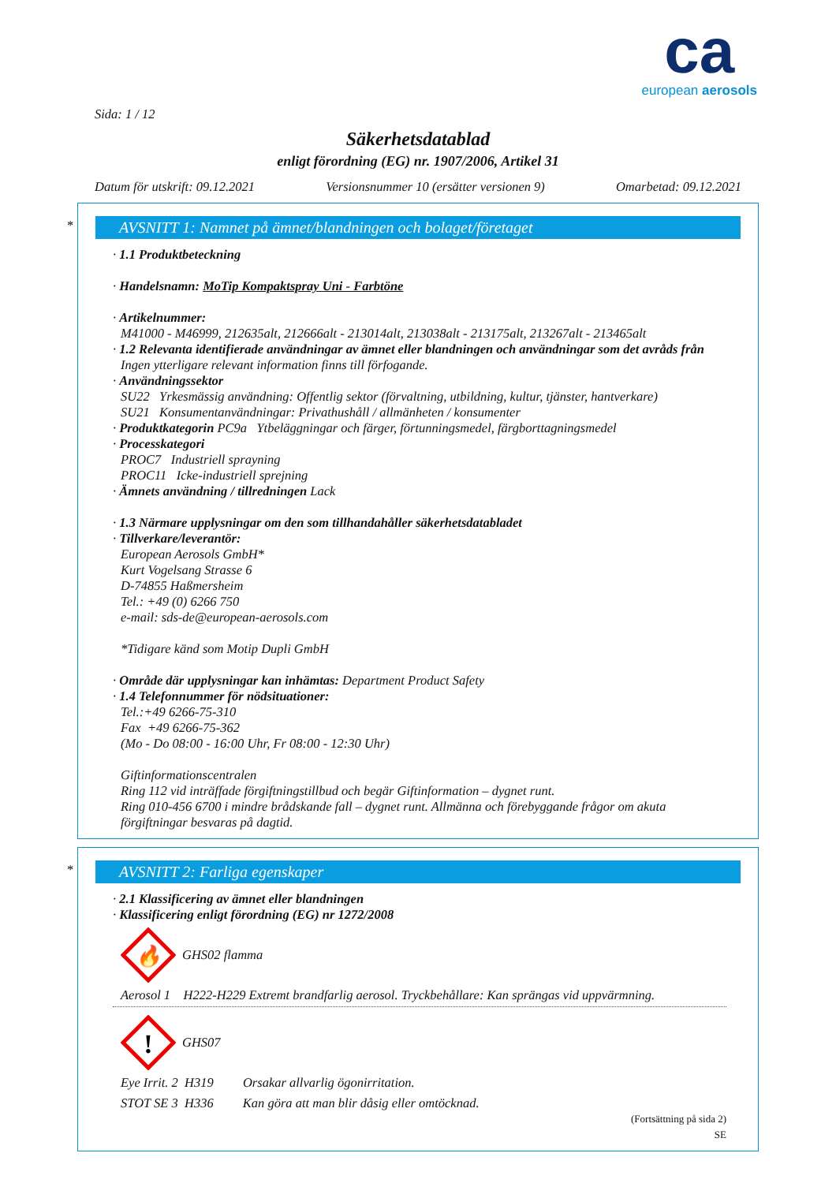ca
european aerosols
Sida: 1 / 12
Säkerhetsdatablad
enligt förordning (EG) nr. 1907/2006, Artikel 31
Datum för utskrift: 09.12.2021 Versionsnummer 10 (ersätter versionen 9) Omarbetad: 09.12.2021
*
AVSNITT 1: Namnet på ämnet/blandningen och bolaget/företaget
· 1.1 Produktbeteckning
· Handelsnamn: MoTip Kompaktspray Uni - Farbtöne
· Artikelnummer:
M41000 - M46999, 212635alt, 212666alt - 213014alt, 213038alt - 213175alt, 213267alt - 213465alt
· 1.2 Relevanta identifierade användningar av ämnet eller blandningen och användningar som det avråds från
Ingen ytterligare relevant information finns till förfogande.
· Användningssektor
SU22 Yrkesmässig användning: Offentlig sektor (förvaltning, utbildning, kultur, tjänster, hantverkare)
SU21 Konsumentanvändningar: Privathushåll / allmänheten / konsumenter
· Produktkategorin PC9a Ytbeläggningar och färger, förtunningsmedel, färgborttagningsmedel
· Processkategori
PROC7 Industriell sprayning
PROC11 Icke-industriell sprejning
· Ämnets användning / tillredningen Lack
· 1.3 Närmare upplysningar om den som tillhandahåller säkerhetsdatabladet
· Tillverkare/leverantör:
European Aerosols GmbH*
Kurt Vogelsang Strasse 6
D-74855 Haßmersheim
Tel.: +49 (0) 6266 750
e-mail: sds-de@european-aerosols.com
*Tidigare känd som Motip Dupli GmbH
· Område där upplysningar kan inhämtas: Department Product Safety
· 1.4 Telefonnummer för nödsituationer:
Tel.:+49 6266-75-310
Fax +49 6266-75-362
(Mo - Do 08:00 - 16:00 Uhr, Fr 08:00 - 12:30 Uhr)
Giftinformationscentralen
Ring 112 vid inträffade förgiftningstillbud och begär Giftinformation – dygnet runt.
Ring 010-456 6700 i mindre brådskande fall – dygnet runt. Allmänna och förebyggande frågor om akuta förgiftningar besvaras på dagtid.
*
AVSNITT 2: Farliga egenskaper
· 2.1 Klassificering av ämnet eller blandningen
· Klassificering enligt förordning (EG) nr 1272/2008
🔥
GHS02 flamma
Aerosol 1 H222-H229 Extremt brandfarlig aerosol. Tryckbehållare: Kan sprängas vid uppvärmning.
!
GHS07
Eye Irrit. 2 H319 Orsakar allvarlig ögonirritation.
STOT SE 3 H336 Kan göra att man blir dåsig eller omtöcknad.
(Fortsättning på sida 2)
SE